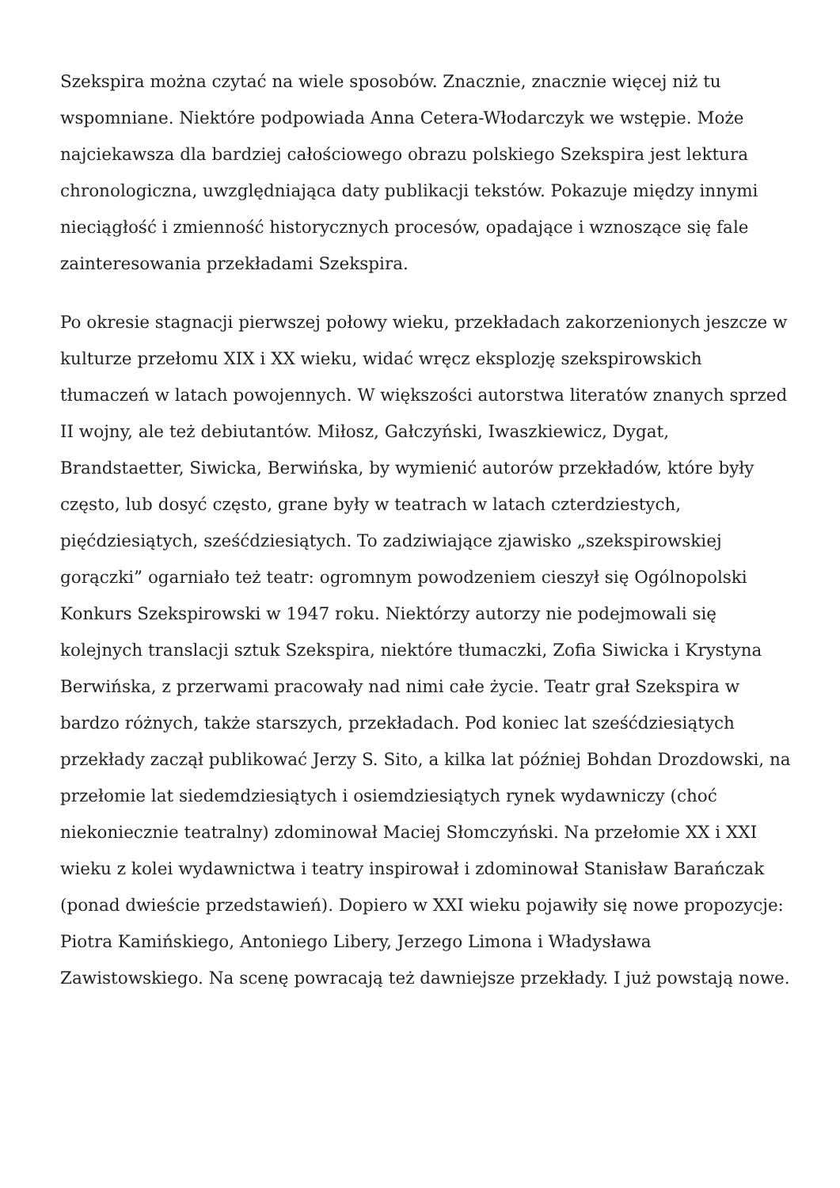Szekspira można czytać na wiele sposobów. Znacznie, znacznie więcej niż tu wspomniane. Niektóre podpowiada Anna Cetera-Włodarczyk we wstępie. Może najciekawsza dla bardziej całościowego obrazu polskiego Szekspira jest lektura chronologiczna, uwzględniająca daty publikacji tekstów. Pokazuje między innymi nieciągłość i zmienność historycznych procesów, opadające i wznoszące się fale zainteresowania przekładami Szekspira.
Po okresie stagnacji pierwszej połowy wieku, przekładach zakorzenionych jeszcze w kulturze przełomu XIX i XX wieku, widać wręcz eksplozję szekspirowskich tłumaczeń w latach powojennych. W większości autorstwa literatów znanych sprzed II wojny, ale też debiutantów. Miłosz, Gałczyński, Iwaszkiewicz, Dygat, Brandstaetter, Siwicka, Berwińska, by wymienić autorów przekładów, które były często, lub dosyć często, grane były w teatrach w latach czterdziestych, pięćdziesiątych, sześćdziesiątych. To zadziwiające zjawisko „szekspirowskiej gorączki” ogarniało też teatr: ogromnym powodzeniem cieszył się Ogólnopolski Konkurs Szekspirowski w 1947 roku. Niektórzy autorzy nie podejmowali się kolejnych translacji sztuk Szekspira, niektóre tłumaczki, Zofia Siwicka i Krystyna Berwińska, z przerwami pracowały nad nimi całe życie. Teatr grał Szekspira w bardzo różnych, także starszych, przekładach. Pod koniec lat sześćdziesiątych przekłady zaczął publikować Jerzy S. Sito, a kilka lat później Bohdan Drozdowski, na przełomie lat siedemdziesiątych i osiemdziesiątych rynek wydawniczy (choć niekoniecznie teatralny) zdominował Maciej Słomczyński. Na przełomie XX i XXI wieku z kolei wydawnictwa i teatry inspirował i zdominował Stanisław Barańczak (ponad dwieście przedstawień). Dopiero w XXI wieku pojawiły się nowe propozycje: Piotra Kamińskiego, Antoniego Libery, Jerzego Limona i Władysława Zawistowskiego. Na scenę powracają też dawniejsze przekłady. I już powstają nowe.